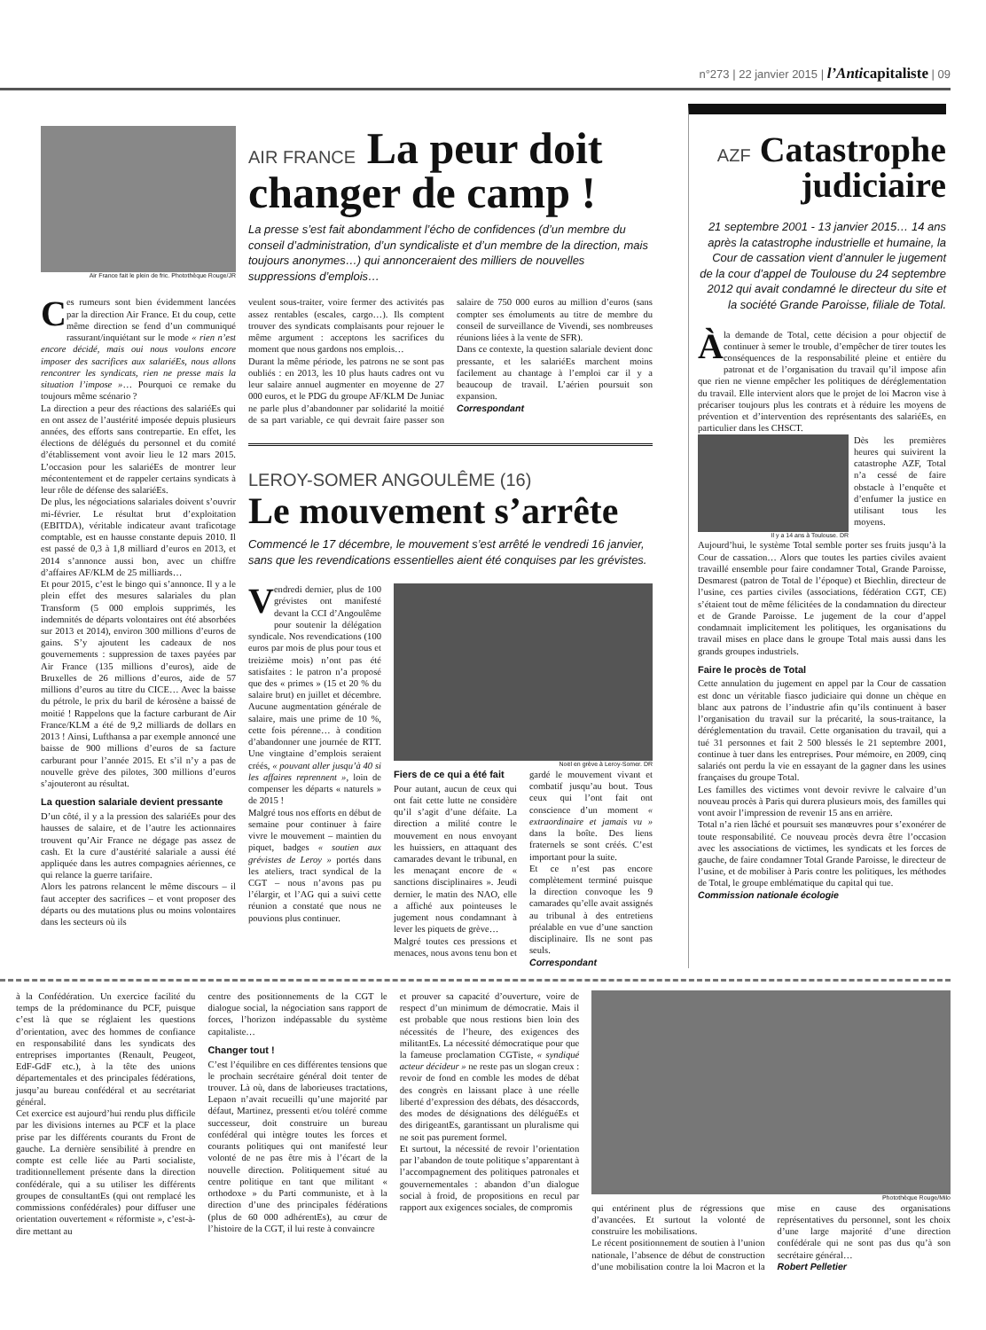n°273 | 22 janvier 2015 | l’Anticapitaliste | 09
Air France fait le plein de fric. Photothèque Rouge/JR
AIR FRANCE La peur doit changer de camp !
La presse s’est fait abondamment l’écho de confidences (d’un membre du conseil d’administration, d’un syndicaliste et d’un membre de la direction, mais toujours anonymes…) qui annonceraient des milliers de nouvelles suppressions d’emplois…
Ces rumeurs sont bien évidemment lancées par la direction Air France. Et du coup, cette même direction se fend d’un communiqué rassurant/inquiétant sur le mode « rien n’est encore décidé, mais oui nous voulons encore imposer des sacrifices aux salariéEs, nous allons rencontrer les syndicats, rien ne presse mais la situation l’impose »… Pourquoi ce remake du toujours même scénario ?
La direction a peur des réactions des salariéEs qui en ont assez de l’austérité imposée depuis plusieurs années, des efforts sans contrepartie. En effet, les élections de délégués du personnel et du comité d’établissement vont avoir lieu le 12 mars 2015. L’occasion pour les salariéEs de montrer leur mécontentement et de rappeler certains syndicats à leur rôle de défense des salariéEs.
De plus, les négociations salariales doivent s’ouvrir mi-février. Le résultat brut d’exploitation (EBITDA), véritable indicateur avant traficotage comptable, est en hausse constante depuis 2010. Il est passé de 0,3 à 1,8 milliard d’euros en 2013, et 2014 s’annonce aussi bon, avec un chiffre d’affaires AF/KLM de 25 milliards…
Et pour 2015, c’est le bingo qui s’annonce. Il y a le plein effet des mesures salariales du plan Transform (5 000 emplois supprimés, les indemnités de départs volontaires ont été absorbées sur 2013 et 2014), environ 300 millions d’euros de gains. S’y ajoutent les cadeaux de nos gouvernements : suppression de taxes payées par Air France (135 millions d’euros), aide de Bruxelles de 26 millions d’euros, aide de 57 millions d’euros au titre du CICE… Avec la baisse du pétrole, le prix du baril de kérosène a baissé de moitié ! Rappelons que la facture carburant de Air France/KLM a été de 9,2 milliards de dollars en 2013 ! Ainsi, Lufthansa a par exemple annoncé une baisse de 900 millions d’euros de sa facture carburant pour l’année 2015. Et s’il n’y a pas de nouvelle grève des pilotes, 300 millions d’euros s’ajouteront au résultat.
La question salariale devient pressante
D’un côté, il y a la pression des salariéEs pour des hausses de salaire, et de l’autre les actionnaires trouvent qu’Air France ne dégage pas assez de cash. Et la cure d’austérité salariale a aussi été appliquée dans les autres compagnies aériennes, ce qui relance la guerre tarifaire.
Alors les patrons relancent le même discours – il faut accepter des sacrifices – et vont proposer des départs ou des mutations plus ou moins volontaires dans les secteurs où ils
veulent sous-traiter, voire fermer des activités pas assez rentables (escales, cargo…). Ils comptent trouver des syndicats complaisants pour rejouer le même argument : acceptons les sacrifices du moment que nous gardons nos emplois…
Durant la même période, les patrons ne se sont pas oubliés : en 2013, les 10 plus hauts cadres ont vu leur salaire annuel augmenter en moyenne de 27 000 euros, et le PDG du groupe AF/KLM De Juniac ne parle plus d’abandonner par solidarité la moitié de sa part variable, ce qui devrait faire passer son salaire de 750 000 euros au million d’euros (sans compter ses émoluments au titre de membre du conseil de surveillance de Vivendi, ses nombreuses réunions liées à la vente de SFR).
Dans ce contexte, la question salariale devient donc pressante, et les salariéEs marchent moins facilement au chantage à l’emploi car il y a beaucoup de travail. L’aérien poursuit son expansion.
Correspondant
LEROY-SOMER ANGOULÊME (16)
Le mouvement s’arrête
Commencé le 17 décembre, le mouvement s’est arrêté le vendredi 16 janvier, sans que les revendications essentielles aient été conquises par les grévistes.
Vendredi dernier, plus de 100 grévistes ont manifesté devant la CCI d’Angoulême pour soutenir la délégation syndicale. Nos revendications (100 euros par mois de plus pour tous et treizième mois) n’ont pas été satisfaites : le patron n’a proposé que des « primes » (15 et 20 % du salaire brut) en juillet et décembre. Aucune augmentation générale de salaire, mais une prime de 10 %, cette fois pérenne… à condition d’abandonner une journée de RTT. Une vingtaine d’emplois seraient créés, « pouvant aller jusqu’à 40 si les affaires reprennent », loin de compenser les départs « naturels » de 2015 !
Malgré tous nos efforts en début de semaine pour continuer à faire vivre le mouvement – maintien du piquet, badges « soutien aux grévistes de Leroy » portés dans les ateliers, tract syndical de la CGT – nous n’avons pas pu l’élargir, et l’AG qui a suivi cette réunion a constaté que nous ne pouvions plus continuer.
Noël en grève à Leroy-Somer. DR
Fiers de ce qui a été fait
Pour autant, aucun de ceux qui ont fait cette lutte ne considère qu’il s’agit d’une défaite. La direction a milité contre le mouvement en nous envoyant les huissiers, en attaquant des camarades devant le tribunal, en les menaçant encore de « sanctions disciplinaires ». Jeudi dernier, le matin des NAO, elle a affiché aux pointeuses le jugement nous condamnant à lever les piquets de grève…
Malgré toutes ces pressions et menaces, nous avons tenu bon et gardé le mouvement vivant et combatif jusqu’au bout. Tous ceux qui l’ont fait ont conscience d’un moment « extraordinaire et jamais vu » dans la boîte. Des liens fraternels se sont créés. C’est important pour la suite.
Et ce n’est pas encore complètement terminé puisque la direction convoque les 9 camarades qu’elle avait assignés au tribunal à des entretiens préalable en vue d’une sanction disciplinaire. Ils ne sont pas seuls.
Correspondant
AZF Catastrophe judiciaire
21 septembre 2001 - 13 janvier 2015… 14 ans après la catastrophe industrielle et humaine, la Cour de cassation vient d’annuler le jugement de la cour d’appel de Toulouse du 24 septembre 2012 qui avait condamné le directeur du site et la société Grande Paroisse, filiale de Total.
À la demande de Total, cette décision a pour objectif de continuer à semer le trouble, d’empêcher de tirer toutes les conséquences de la responsabilité pleine et entière du patronat et de l’organisation du travail qu’il impose afin que rien ne vienne empêcher les politiques de déréglementation du travail. Elle intervient alors que le projet de loi Macron vise à précariser toujours plus les contrats et à réduire les moyens de prévention et d’intervention des représentants des salariéEs, en particulier dans les CHSCT.
Il y a 14 ans à Toulouse. DR
Dès les premières heures qui suivirent la catastrophe AZF, Total n’a cessé de faire obstacle à l’enquête et d’enfumer la justice en utilisant tous les moyens.
Aujourd’hui, le système Total semble porter ses fruits jusqu’à la Cour de cassation… Alors que toutes les parties civiles avaient travaillé ensemble pour faire condamner Total, Grande Paroisse, Desmarest (patron de Total de l’époque) et Biechlin, directeur de l’usine, ces parties civiles (associations, fédération CGT, CE) s’étaient tout de même félicitées de la condamnation du directeur et de Grande Paroisse. Le jugement de la cour d’appel condamnait implicitement les politiques, les organisations du travail mises en place dans le groupe Total mais aussi dans les grands groupes industriels.
Faire le procès de Total
Cette annulation du jugement en appel par la Cour de cassation est donc un véritable fiasco judiciaire qui donne un chèque en blanc aux patrons de l’industrie afin qu’ils continuent à baser l’organisation du travail sur la précarité, la sous-traitance, la déréglementation du travail. Cette organisation du travail, qui a tué 31 personnes et fait 2 500 blessés le 21 septembre 2001, continue à tuer dans les entreprises. Pour mémoire, en 2009, cinq salariés ont perdu la vie en essayant de la gagner dans les usines françaises du groupe Total.
Les familles des victimes vont devoir revivre le calvaire d’un nouveau procès à Paris qui durera plusieurs mois, des familles qui vont avoir l’impression de revenir 15 ans en arrière.
Total n’a rien lâché et poursuit ses manœuvres pour s’exonérer de toute responsabilité. Ce nouveau procès devra être l’occasion avec les associations de victimes, les syndicats et les forces de gauche, de faire condamner Total Grande Paroisse, le directeur de l’usine, et de mobiliser à Paris contre les politiques, les méthodes de Total, le groupe emblématique du capital qui tue.
Commission nationale écologie
à la Confédération. Un exercice facilité du temps de la prédominance du PCF, puisque c’est là que se réglaient les questions d’orientation, avec des hommes de confiance en responsabilité dans les syndicats des entreprises importantes (Renault, Peugeot, EdF-GdF etc.), à la tête des unions départementales et des principales fédérations, jusqu’au bureau confédéral et au secrétariat général.
Cet exercice est aujourd’hui rendu plus difficile par les divisions internes au PCF et la place prise par les différents courants du Front de gauche. La dernière sensibilité à prendre en compte est celle liée au Parti socialiste, traditionnellement présente dans la direction confédérale, qui a su utiliser les différents groupes de consultantEs (qui ont remplacé les commissions confédérales) pour diffuser une orientation ouvertement « réformiste », c’est-à-dire mettant au
centre des positionnements de la CGT le dialogue social, la négociation sans rapport de forces, l’horizon indépassable du système capitaliste…
Changer tout !
C’est l’équilibre en ces différentes tensions que le prochain secrétaire général doit tenter de trouver. Là où, dans de laborieuses tractations, Lepaon n’avait recueilli qu’une majorité par défaut, Martinez, pressenti et/ou toléré comme successeur, doit construire un bureau confédéral qui intègre toutes les forces et courants politiques qui ont manifesté leur volonté de ne pas être mis à l’écart de la nouvelle direction. Politiquement situé au centre politique en tant que militant « orthodoxe » du Parti communiste, et à la direction d’une des principales fédérations (plus de 60 000 adhérentEs), au cœur de l’histoire de la CGT, il lui reste à convaincre
et prouver sa capacité d’ouverture, voire de respect d’un minimum de démocratie. Mais il est probable que nous restions bien loin des nécessités de l’heure, des exigences des militantEs. La nécessité démocratique pour que la fameuse proclamation CGTiste, « syndiqué acteur décideur » ne reste pas un slogan creux : revoir de fond en comble les modes de débat des congrès en laissant place à une réelle liberté d’expression des débats, des désaccords, des modes de désignations des déléguéEs et des dirigeantEs, garantissant un pluralisme qui ne soit pas purement formel.
Et surtout, la nécessité de revoir l’orientation par l’abandon de toute politique s’apparentant à l’accompagnement des politiques patronales et gouvernementales : abandon d’un dialogue social à froid, de propositions en recul par rapport aux exigences sociales, de compromis
Photothèque Rouge/Milo
qui entérinent plus de régressions que d’avancées. Et surtout la volonté de construire les mobilisations.
Le récent positionnement de soutien à l’union nationale, l’absence de début de construction d’une mobilisation contre la loi Macron et la mise en cause des organisations représentatives du personnel, sont les choix d’une large majorité d’une direction confédérale qui ne sont pas dus qu’à son secrétaire général…
Robert Pelletier